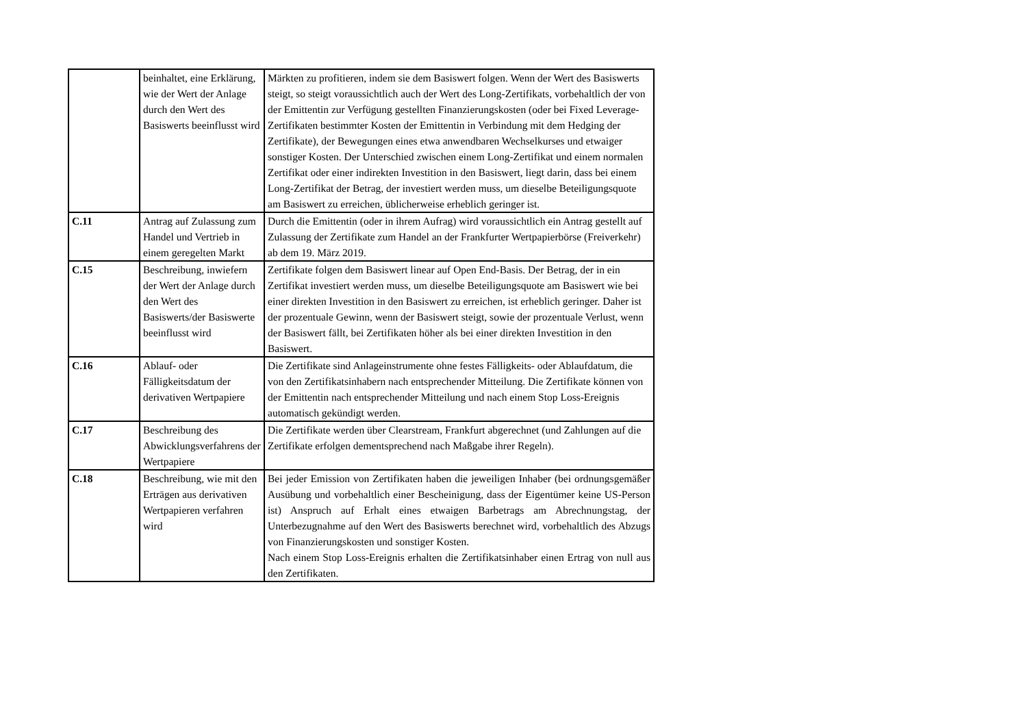| | beinhaltet, eine Erklärung, wie der Wert der Anlage durch den Wert des Basiswerts beeinflusst wird | Märkten zu profitieren, indem sie dem Basiswert folgen. Wenn der Wert des Basiswerts steigt, so steigt voraussichtlich auch der Wert des Long-Zertifikats, vorbehaltlich der von der Emittentin zur Verfügung gestellten Finanzierungskosten (oder bei Fixed Leverage-Zertifikaten bestimmter Kosten der Emittentin in Verbindung mit dem Hedging der Zertifikate), der Bewegungen eines etwa anwendbaren Wechselkurses und etwaiger sonstiger Kosten. Der Unterschied zwischen einem Long-Zertifikat und einem normalen Zertifikat oder einer indirekten Investition in den Basiswert, liegt darin, dass bei einem Long-Zertifikat der Betrag, der investiert werden muss, um dieselbe Beteiligungsquote am Basiswert zu erreichen, üblicherweise erheblich geringer ist. |
| C.11 | Antrag auf Zulassung zum Handel und Vertrieb in einem geregelten Markt | Durch die Emittentin (oder in ihrem Aufrag) wird voraussichtlich ein Antrag gestellt auf Zulassung der Zertifikate zum Handel an der Frankfurter Wertpapierbörse (Freiverkehr) ab dem 19. März 2019. |
| C.15 | Beschreibung, inwiefern der Wert der Anlage durch den Wert des Basiswerts/der Basiswerte beeinflusst wird | Zertifikate folgen dem Basiswert linear auf Open End-Basis. Der Betrag, der in ein Zertifikat investiert werden muss, um dieselbe Beteiligungsquote am Basiswert wie bei einer direkten Investition in den Basiswert zu erreichen, ist erheblich geringer. Daher ist der prozentuale Gewinn, wenn der Basiswert steigt, sowie der prozentuale Verlust, wenn der Basiswert fällt, bei Zertifikaten höher als bei einer direkten Investition in den Basiswert. |
| C.16 | Ablauf- oder Fälligkeitsdatum der derivativen Wertpapiere | Die Zertifikate sind Anlageinstrumente ohne festes Fälligkeits- oder Ablaufdatum, die von den Zertifikatsinhabern nach entsprechender Mitteilung. Die Zertifikate können von der Emittentin nach entsprechender Mitteilung und nach einem Stop Loss-Ereignis automatisch gekündigt werden. |
| C.17 | Beschreibung des Abwicklungsverfahrens der Wertpapiere | Die Zertifikate werden über Clearstream, Frankfurt abgerechnet (und Zahlungen auf die Zertifikate erfolgen dementsprechend nach Maßgabe ihrer Regeln). |
| C.18 | Beschreibung, wie mit den Erträgen aus derivativen Wertpapieren verfahren wird | Bei jeder Emission von Zertifikaten haben die jeweiligen Inhaber (bei ordnungsgemäßer Ausübung und vorbehaltlich einer Bescheinigung, dass der Eigentümer keine US-Person ist) Anspruch auf Erhalt eines etwaigen Barbetrags am Abrechnungstag, der Unterbezugnahme auf den Wert des Basiswerts berechnet wird, vorbehaltlich des Abzugs von Finanzierungskosten und sonstiger Kosten. Nach einem Stop Loss-Ereignis erhalten die Zertifikatsinhaber einen Ertrag von null aus den Zertifikaten. |